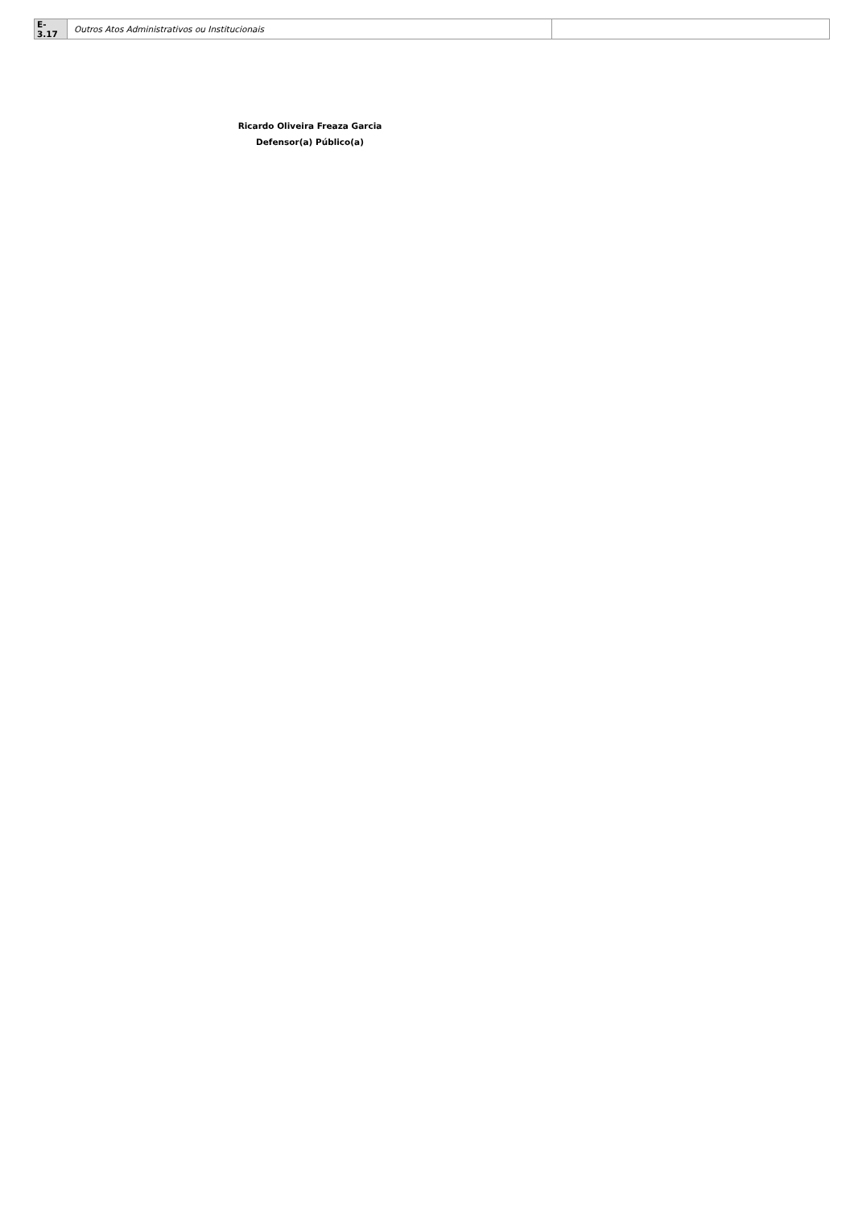| E-3.17 | Outros Atos Administrativos ou Institucionais | |
Ricardo Oliveira Freaza Garcia
Defensor(a) Público(a)